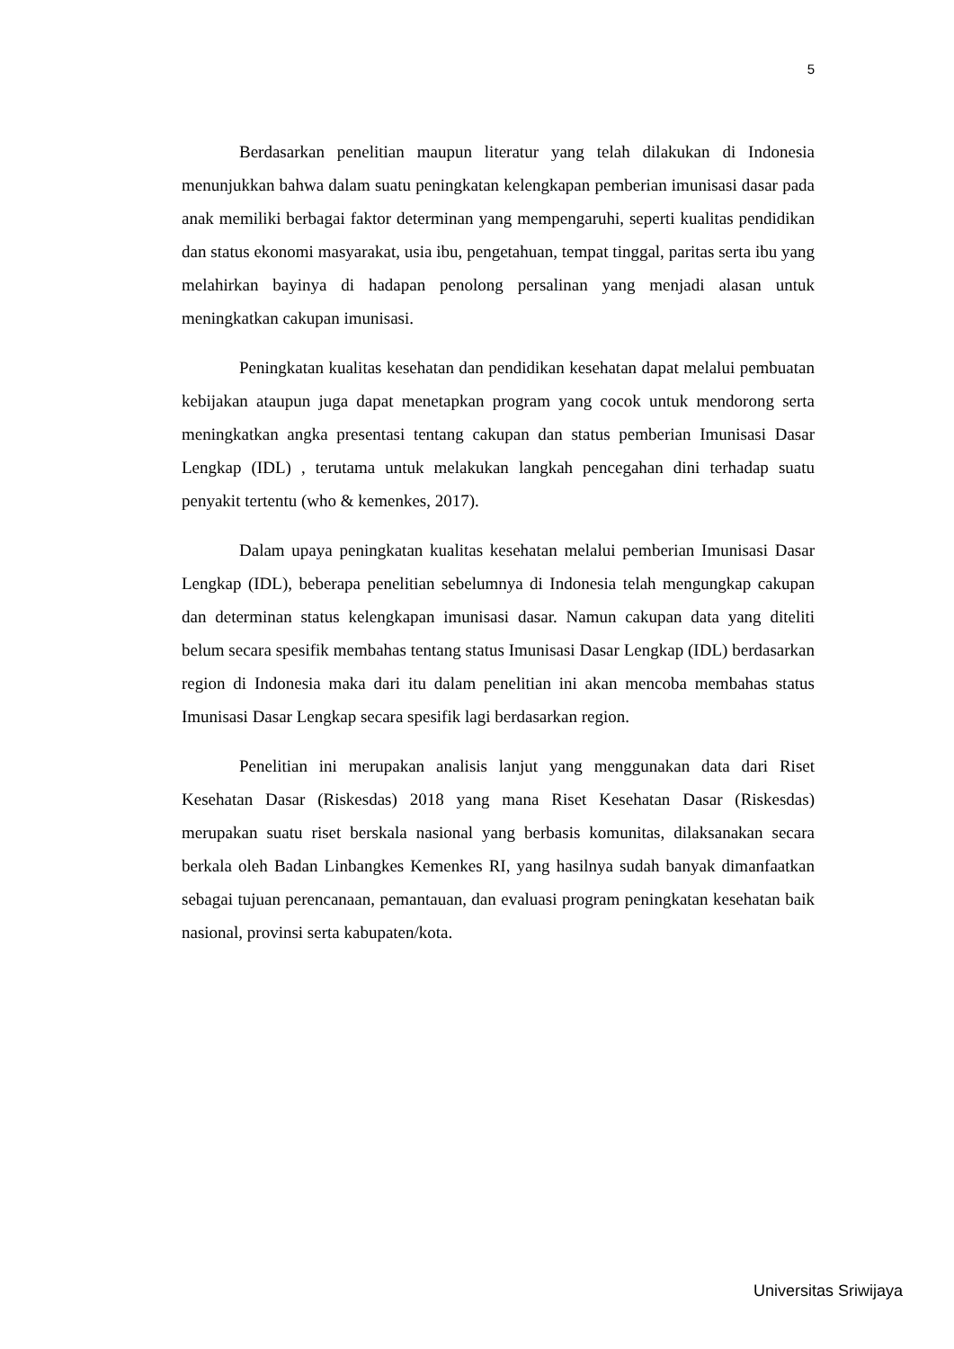5
Berdasarkan penelitian maupun literatur yang telah dilakukan di Indonesia menunjukkan bahwa dalam suatu peningkatan kelengkapan pemberian imunisasi dasar pada anak memiliki berbagai faktor determinan yang mempengaruhi, seperti kualitas pendidikan dan status ekonomi masyarakat, usia ibu, pengetahuan, tempat tinggal, paritas serta ibu yang melahirkan bayinya di hadapan penolong persalinan yang menjadi alasan untuk meningkatkan cakupan imunisasi.
Peningkatan kualitas kesehatan dan pendidikan kesehatan dapat melalui pembuatan kebijakan ataupun juga dapat menetapkan program yang cocok untuk mendorong serta meningkatkan angka presentasi tentang cakupan dan status pemberian Imunisasi Dasar Lengkap (IDL) , terutama untuk melakukan langkah pencegahan dini terhadap suatu penyakit tertentu (who & kemenkes, 2017).
Dalam upaya peningkatan kualitas kesehatan melalui pemberian Imunisasi Dasar Lengkap (IDL), beberapa penelitian sebelumnya di Indonesia telah mengungkap cakupan dan determinan status kelengkapan imunisasi dasar. Namun cakupan data yang diteliti belum secara spesifik membahas tentang status Imunisasi Dasar Lengkap (IDL) berdasarkan region di Indonesia maka dari itu dalam penelitian ini akan mencoba membahas status Imunisasi Dasar Lengkap secara spesifik lagi berdasarkan region.
Penelitian ini merupakan analisis lanjut yang menggunakan data dari Riset Kesehatan Dasar (Riskesdas) 2018 yang mana Riset Kesehatan Dasar (Riskesdas) merupakan suatu riset berskala nasional yang berbasis komunitas, dilaksanakan secara berkala oleh Badan Linbangkes Kemenkes RI, yang hasilnya sudah banyak dimanfaatkan sebagai tujuan perencanaan, pemantauan, dan evaluasi program peningkatan kesehatan baik nasional, provinsi serta kabupaten/kota.
Universitas Sriwijaya